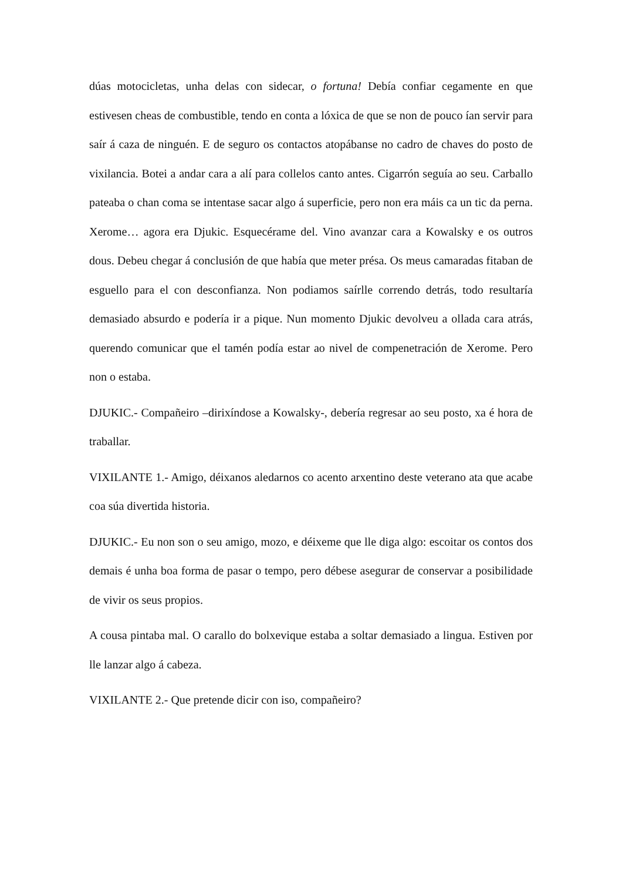dúas motocicletas, unha delas con sidecar, o fortuna! Debía confiar cegamente en que estivesen cheas de combustible, tendo en conta a lóxica de que se non de pouco ían servir para saír á caza de ninguén. E de seguro os contactos atopábanse no cadro de chaves do posto de vixilancia. Botei a andar cara a alí para collelos canto antes. Cigarrón seguía ao seu. Carballo pateaba o chan coma se intentase sacar algo á superficie, pero non era máis ca un tic da perna. Xerome… agora era Djukic. Esquecérame del. Vino avanzar cara a Kowalsky e os outros dous. Debeu chegar á conclusión de que había que meter présa. Os meus camaradas fitaban de esguello para el con desconfianza. Non podiamos saírlle correndo detrás, todo resultaría demasiado absurdo e podería ir a pique. Nun momento Djukic devolveu a ollada cara atrás, querendo comunicar que el tamén podía estar ao nivel de compenetración de Xerome. Pero non o estaba.
DJUKIC.- Compañeiro –dirixíndose a Kowalsky-, debería regresar ao seu posto, xa é hora de traballar.
VIXILANTE 1.- Amigo, déixanos aledarnos co acento arxentino deste veterano ata que acabe coa súa divertida historia.
DJUKIC.- Eu non son o seu amigo, mozo, e déixeme que lle diga algo: escoitar os contos dos demais é unha boa forma de pasar o tempo, pero débese asegurar de conservar a posibilidade de vivir os seus propios.
A cousa pintaba mal. O carallo do bolxevique estaba a soltar demasiado a lingua. Estiven por lle lanzar algo á cabeza.
VIXILANTE 2.- Que pretende dicir con iso, compañeiro?